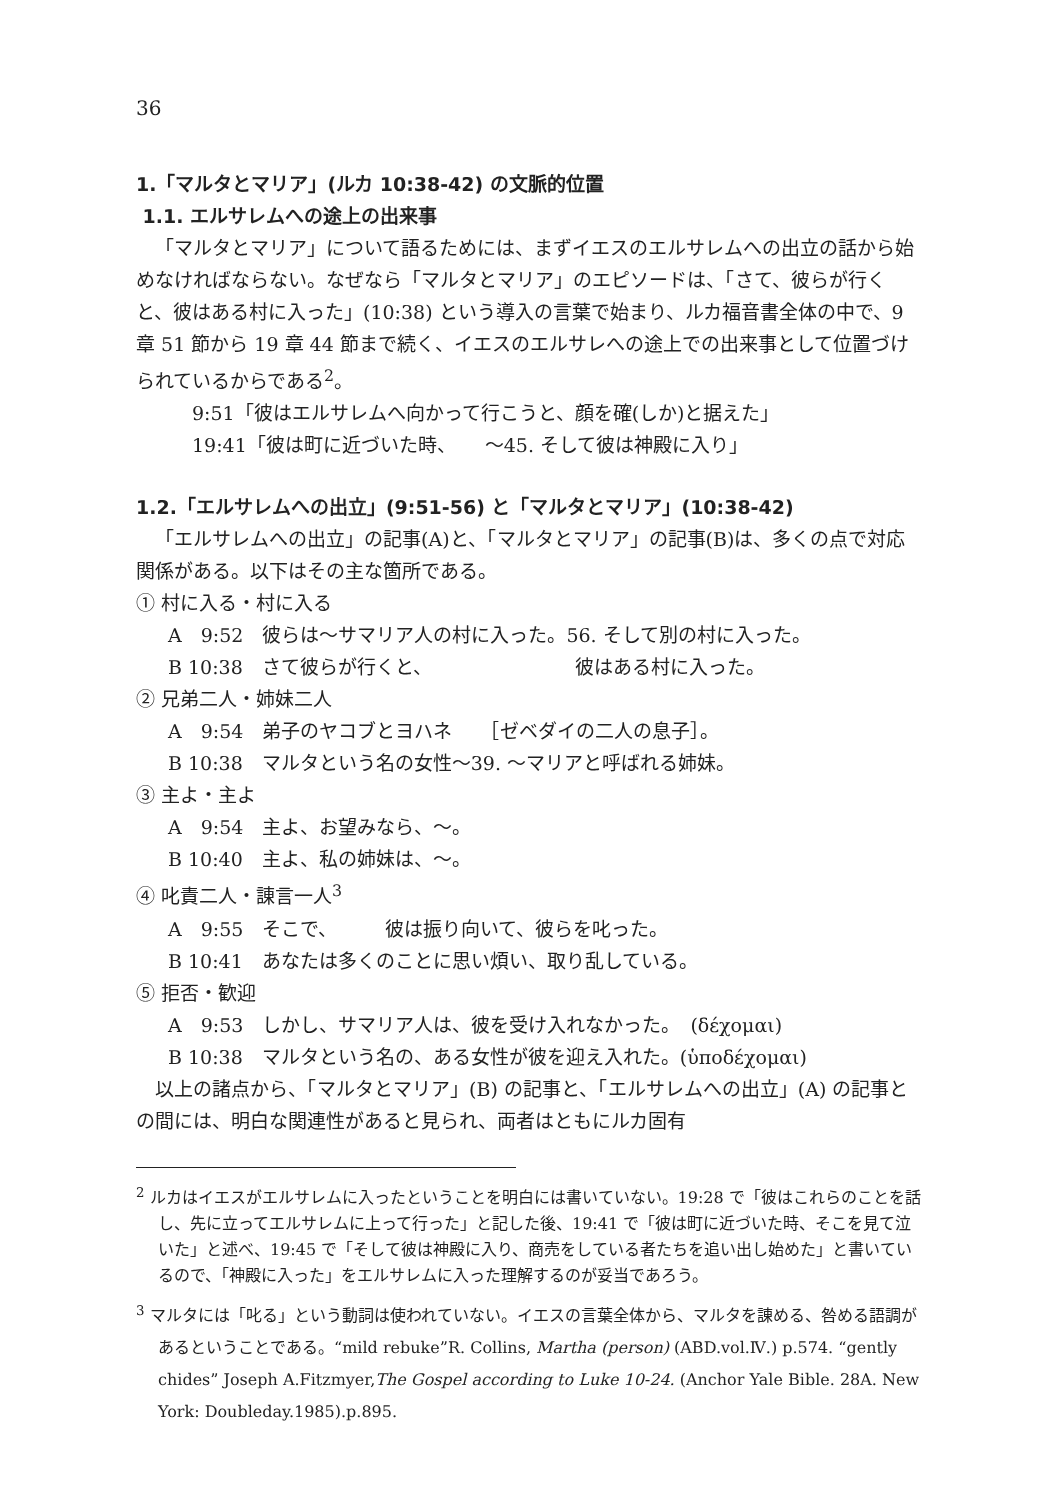36
1.「マルタとマリア」(ルカ 10:38-42) の文脈的位置
1.1. エルサレムへの途上の出来事
「マルタとマリア」について語るためには、まずイエスのエルサレムへの出立の話から始めなければならない。なぜなら「マルタとマリア」のエピソードは、「さて、彼らが行くと、彼はある村に入った」(10:38) という導入の言葉で始まり、ルカ福音書全体の中で、9 章 51 節から 19 章 44 節まで続く、イエスのエルサレへの途上での出来事として位置づけられているからである<sup>2</sup>。
9:51「彼はエルサレムへ向かって行こうと、顔を確(しか)と据えた」
19:41「彼は町に近づいた時、　　〜45. そして彼は神殿に入り」
1.2.「エルサレムへの出立」(9:51-56) と「マルタとマリア」(10:38-42)
「エルサレムへの出立」の記事(A)と、「マルタとマリア」の記事(B)は、多くの点で対応関係がある。以下はその主な箇所である。
① 村に入る・村に入る
A　9:52　彼らは〜サマリア人の村に入った。56. そして別の村に入った。
B 10:38　さて彼らが行くと、　　　　　　　　彼はある村に入った。
② 兄弟二人・姉妹二人
A　9:54　弟子のヤコブとヨハネ　　［ゼベダイの二人の息子］。
B 10:38　マルタという名の女性〜39. 〜マリアと呼ばれる姉妹。
③ 主よ・主よ
A　9:54　主よ、お望みなら、〜。
B 10:40　主よ、私の姉妹は、〜。
④ 叱責二人・諌言一人<sup>3</sup>
A　9:55　そこで、　　　彼は振り向いて、彼らを叱った。
B 10:41　あなたは多くのことに思い煩い、取り乱している。
⑤ 拒否・歓迎
A　9:53　しかし、サマリア人は、彼を受け入れなかった。　(δέχομαι)
B 10:38　マルタという名の、ある女性が彼を迎え入れた。(ὑποδέχομαι)
以上の諸点から、「マルタとマリア」(B) の記事と、「エルサレムへの出立」(A) の記事との間には、明白な関連性があると見られ、両者はともにルカ固有
<sup>2</sup> ルカはイエスがエルサレムに入ったということを明白には書いていない。19:28 で「彼はこれらのことを話し、先に立ってエルサレムに上って行った」と記した後、19:41 で「彼は町に近づいた時、そこを見て泣いた」と述べ、19:45 で「そして彼は神殿に入り、商売をしている者たちを追い出し始めた」と書いているので、「神殿に入った」をエルサレムに入った理解するのが妥当であろう。
<sup>3</sup> マルタには「叱る」という動詞は使われていない。イエスの言葉全体から、マルタを諌める、咎める語調があるということである。“mild rebuke”R. Collins, Martha (person) (ABD.vol.Ⅳ.) p.574. “gently chides” Joseph A.Fitzmyer,The Gospel according to Luke 10-24. (Anchor Yale Bible. 28A. New York: Doubleday.1985).p.895.